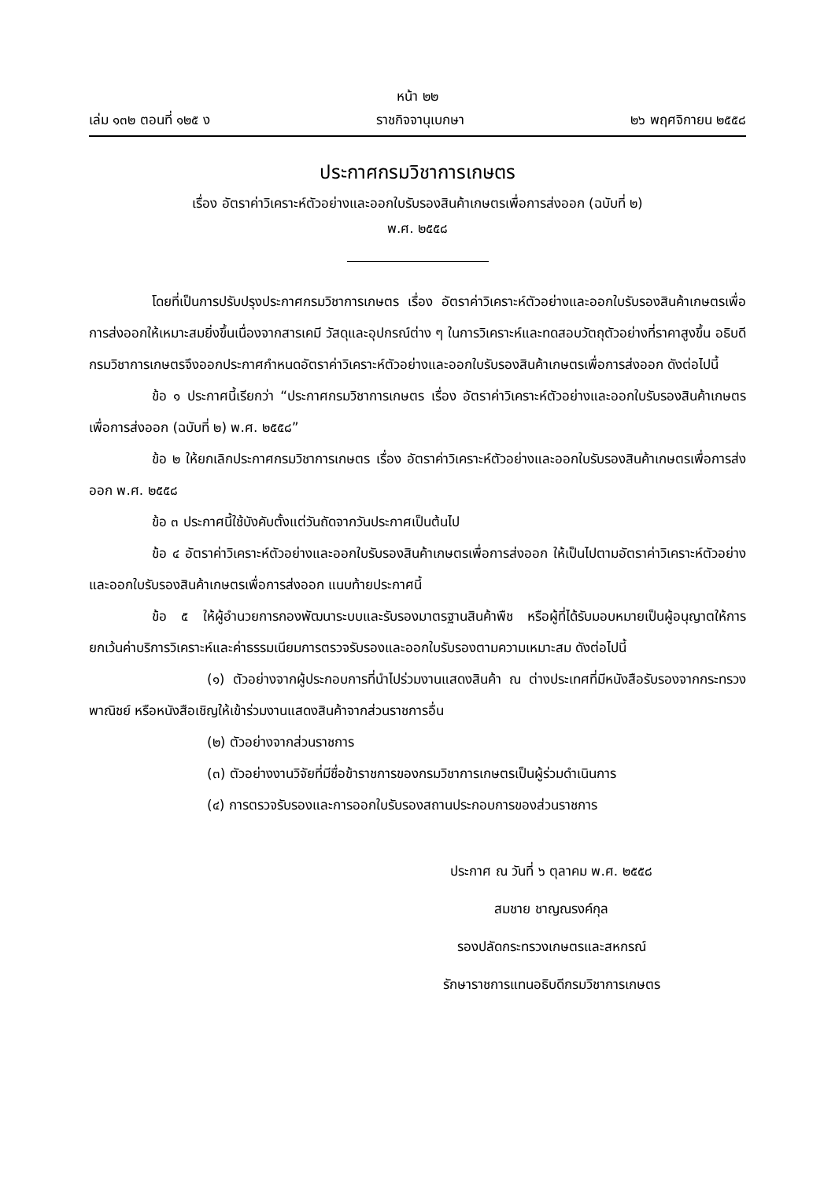หน้า ๒๒
เล่ม ๑๓๒ ตอนที่ ๑๒๕ ง ราชกิจจานุเบกษา ๒๖ พฤศจิกายน ๒๕๕๘
ประกาศกรมวิชาการเกษตร
เรื่อง อัตราค่าวิเคราะห์ตัวอย่างและออกใบรับรองสินค้าเกษตรเพื่อการส่งออก (ฉบับที่ ๒)
พ.ศ. ๒๕๕๘
โดยที่เป็นการปรับปรุงประกาศกรมวิชาการเกษตร เรื่อง อัตราค่าวิเคราะห์ตัวอย่างและออกใบรับรองสินค้าเกษตรเพื่อการส่งออกให้เหมาะสมยิ่งขึ้นเนื่องจากสารเคมี วัสดุและอุปกรณ์ต่าง ๆ ในการวิเคราะห์และทดสอบวัตถุตัวอย่างที่ราคาสูงขึ้น อธิบดีกรมวิชาการเกษตรจึงออกประกาศกำหนดอัตราค่าวิเคราะห์ตัวอย่างและออกใบรับรองสินค้าเกษตรเพื่อการส่งออก ดังต่อไปนี้
ข้อ ๑ ประกาศนี้เรียกว่า “ประกาศกรมวิชาการเกษตร เรื่อง อัตราค่าวิเคราะห์ตัวอย่างและออกใบรับรองสินค้าเกษตรเพื่อการส่งออก (ฉบับที่ ๒) พ.ศ. ๒๕๕๘”
ข้อ ๒ ให้ยกเลิกประกาศกรมวิชาการเกษตร เรื่อง อัตราค่าวิเคราะห์ตัวอย่างและออกใบรับรองสินค้าเกษตรเพื่อการส่งออก พ.ศ. ๒๕๕๘
ข้อ ๓ ประกาศนี้ใช้บังคับตั้งแต่วันถัดจากวันประกาศเป็นต้นไป
ข้อ ๔ อัตราค่าวิเคราะห์ตัวอย่างและออกใบรับรองสินค้าเกษตรเพื่อการส่งออก ให้เป็นไปตามอัตราค่าวิเคราะห์ตัวอย่างและออกใบรับรองสินค้าเกษตรเพื่อการส่งออก แนบท้ายประกาศนี้
ข้อ ๕ ให้ผู้อำนวยการกองพัฒนาระบบและรับรองมาตรฐานสินค้าพืช หรือผู้ที่ได้รับมอบหมายเป็นผู้อนุญาตให้การยกเว้นค่าบริการวิเคราะห์และค่าธรรมเนียมการตรวจรับรองและออกใบรับรองตามความเหมาะสม ดังต่อไปนี้
(๑) ตัวอย่างจากผู้ประกอบการที่นำไปร่วมงานแสดงสินค้า ณ ต่างประเทศที่มีหนังสือรับรองจากกระทรวงพาณิชย์ หรือหนังสือเชิญให้เข้าร่วมงานแสดงสินค้าจากส่วนราชการอื่น
(๒) ตัวอย่างจากส่วนราชการ
(๓) ตัวอย่างงานวิจัยที่มีชื่อข้าราชการของกรมวิชาการเกษตรเป็นผู้ร่วมดำเนินการ
(๔) การตรวจรับรองและการออกใบรับรองสถานประกอบการของส่วนราชการ
ประกาศ ณ วันที่ ๖ ตุลาคม พ.ศ. ๒๕๕๘
สมชาย ชาญณรงค์กุล
รองปลัดกระทรวงเกษตรและสหกรณ์
รักษาราชการแทนอธิบดีกรมวิชาการเกษตร